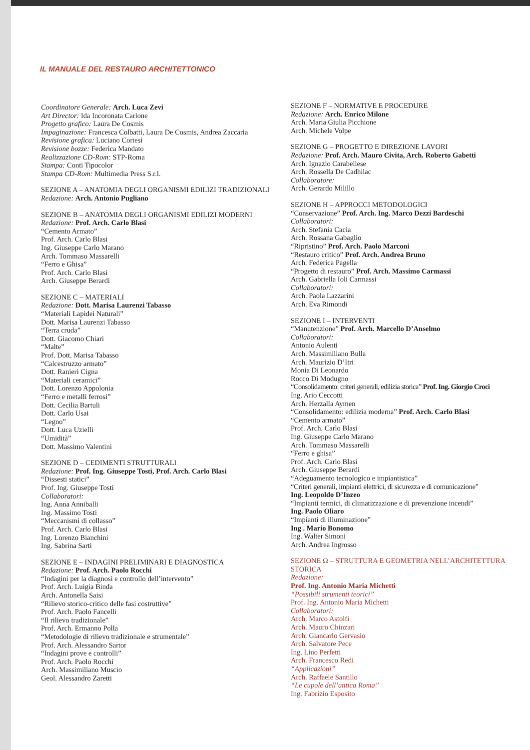IL MANUALE DEL RESTAURO ARCHITETTONICO
Coordinatore Generale: Arch. Luca Zevi
Art Director: Ida Incoronata Carlone
Progetto grafico: Laura De Cosmis
Impaginazione: Francesca Colbatti, Laura De Cosmis, Andrea Zaccaria
Revisione grafica: Luciano Cortesi
Revisione bozze: Federica Mandato
Realizzazione CD-Rom: STP-Roma
Stampa: Conti Tipocolor
Stampa CD-Rom: Multimedia Press S.r.l.
SEZIONE A – ANATOMIA DEGLI ORGANISMI EDILIZI TRADIZIONALI
Redazione: Arch. Antonio Pugliano
SEZIONE B – ANATOMIA DEGLI ORGANISMI EDILIZI MODERNI
Redazione: Prof. Arch. Carlo Blasi
“Cemento Armato”
Prof. Arch. Carlo Blasi
Ing. Giuseppe Carlo Marano
Arch. Tommaso Massarelli
“Ferro e Ghisa”
Prof. Arch. Carlo Blasi
Arch. Giuseppe Berardi
SEZIONE C – MATERIALI
Redazione: Dott. Marisa Laurenzi Tabasso
“Materiali Lapidei Naturali”
Dott. Marisa Laurenzi Tabasso
“Terra cruda”
Dott. Giacomo Chiari
“Malte”
Prof. Dott. Marisa Tabasso
“Calcestruzzo armato”
Dott. Ranieri Cigna
“Materiali ceramici”
Dott. Lorenzo Appolonia
“Ferro e metalli ferrosi”
Dott. Cecilia Bartuli
Dott. Carlo Usai
“Legno”
Dott. Luca Uzielli
“Umidità”
Dott. Massimo Valentini
SEZIONE D – CEDIMENTI STRUTTURALI
Redazione: Prof. Ing. Giuseppe Tosti, Prof. Arch. Carlo Blasi
“Dissesti statici”
Prof. Ing. Giuseppe Tosti
Collaboratori:
Ing. Anna Anniballi
Ing. Massimo Tosti
“Meccanismi di collasso”
Prof. Arch. Carlo Blasi
Ing. Lorenzo Bianchini
Ing. Sabrina Sarti
SEZIONE E – INDAGINI PRELIMINARI E DIAGNOSTICA
Redazione: Prof. Arch. Paolo Rocchi
“Indagini per la diagnosi e controllo dell’intervento”
Prof. Arch. Luigia Binda
Arch. Antonella Saisi
“Rilievo storico-critico delle fasi costruttive”
Prof. Arch. Paolo Fancelli
“Il rilievo tradizionale”
Prof. Arch. Ermanno Polla
“Metodologie di rilievo tradizionale e strumentale”
Prof. Arch. Alessandro Sartor
“Indagini prove e controlli”
Prof. Arch. Paolo Rocchi
Arch. Massimiliano Muscio
Geol. Alessandro Zaretti
SEZIONE F – NORMATIVE E PROCEDURE
Redazione: Arch. Enrico Milone
Arch. Maria Giulia Picchione
Arch. Michele Volpe
SEZIONE G – PROGETTO E DIREZIONE LAVORI
Redazione: Prof. Arch. Mauro Civita, Arch. Roberto Gabetti
Arch. Ignazio Carabellese
Arch. Rossella De Cadhilac
Collaboratore:
Arch. Gerardo Milillo
SEZIONE H – APPROCCI METODOLOGICI
“Conservazione” Prof. Arch. Ing. Marco Dezzi Bardeschi
Collaboratori:
Arch. Stefania Cacia
Arch. Rossana Gabaglio
“Ripristino” Prof. Arch. Paolo Marconi
“Restauro critico” Prof. Arch. Andrea Bruno
Arch. Federica Pagella
“Progetto di restauro” Prof. Arch. Massimo Carmassi
Arch. Gabriella Ioli Carmassi
Collaboratori:
Arch. Paola Lazzarini
Arch. Eva Rimondi
SEZIONE I – INTERVENTI
“Manutenzione” Prof. Arch. Marcello D’Anselmo
Collaboratori:
Antonio Aulenti
Arch. Massimiliano Bulla
Arch. Maurizio D’Itri
Monia Di Leonardo
Rocco Di Modugno
“Consolidamento: criteri generali, edilizia storica” Prof. Ing. Giorgio Croci
Ing. Ario Ceccotti
Arch. Herzalla Aymen
“Consolidamento: edilizia moderna” Prof. Arch. Carlo Blasi
“Cemento armato”
Prof. Arch. Carlo Blasi
Ing. Giuseppe Carlo Marano
Arch. Tommaso Massarelli
“Ferro e ghisa”
Prof. Arch. Carlo Blasi
Arch. Giuseppe Berardi
“Adeguamento tecnologico e impiantistica”
“Criteri generali, impianti elettrici, di sicurezza e di comunicazione”
Ing. Leopoldo D’Inzeo
“Impianti termici, di climatizzazione e di prevenzione incendi”
Ing. Paolo Oliaro
“Impianti di illuminazione”
Ing . Mario Bonomo
Ing. Walter Simoni
Arch. Andrea Ingrosso
SEZIONE Ω – STRUTTURA E GEOMETRIA NELL’ARCHITETTURA STORICA
Redazione:
Prof. Ing. Antonio Maria Michetti
“Possibili strumenti teorici”
Prof. Ing. Antonio Maria Michetti
Collaboratori:
Arch. Marco Astolfi
Arch. Mauro Chinzari
Arch. Giancarlo Gervasio
Arch. Salvatore Pece
Ing. Lino Perfetti
Arch. Francesco Redi
“Applicazioni”
Arch. Raffaele Santillo
“Le cupole dell’antica Roma”
Ing. Fabrizio Esposito